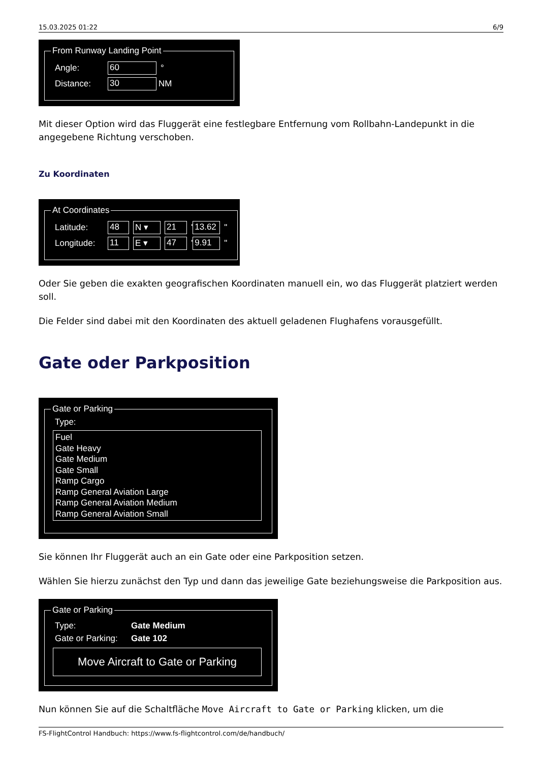15.03.2025 01:22 6/9
From Runway Landing Point
Angle: 60 °
Distance: 30 NM
Mit dieser Option wird das Fluggerät eine festlegbare Entfernung vom Rollbahn-Landepunkt in die angegebene Richtung verschoben.
Zu Koordinaten
At Coordinates
Latitude: 48 N ▾ 21 ' 13.62 "
Longitude: 11 E ▾ 47 ' 9.91 "
Oder Sie geben die exakten geografischen Koordinaten manuell ein, wo das Fluggerät platziert werden soll.
Die Felder sind dabei mit den Koordinaten des aktuell geladenen Flughafens vorausgefüllt.
Gate oder Parkposition
Gate or Parking
Type:
Fuel
Gate Heavy
Gate Medium
Gate Small
Ramp Cargo
Ramp General Aviation Large
Ramp General Aviation Medium
Ramp General Aviation Small
Sie können Ihr Fluggerät auch an ein Gate oder eine Parkposition setzen.
Wählen Sie hierzu zunächst den Typ und dann das jeweilige Gate beziehungsweise die Parkposition aus.
Gate or Parking
Type: Gate Medium
Gate or Parking: Gate 102
Move Aircraft to Gate or Parking
Nun können Sie auf die Schaltfläche Move Aircraft to Gate or Parking klicken, um die
FS-FlightControl Handbuch: https://www.fs-flightcontrol.com/de/handbuch/